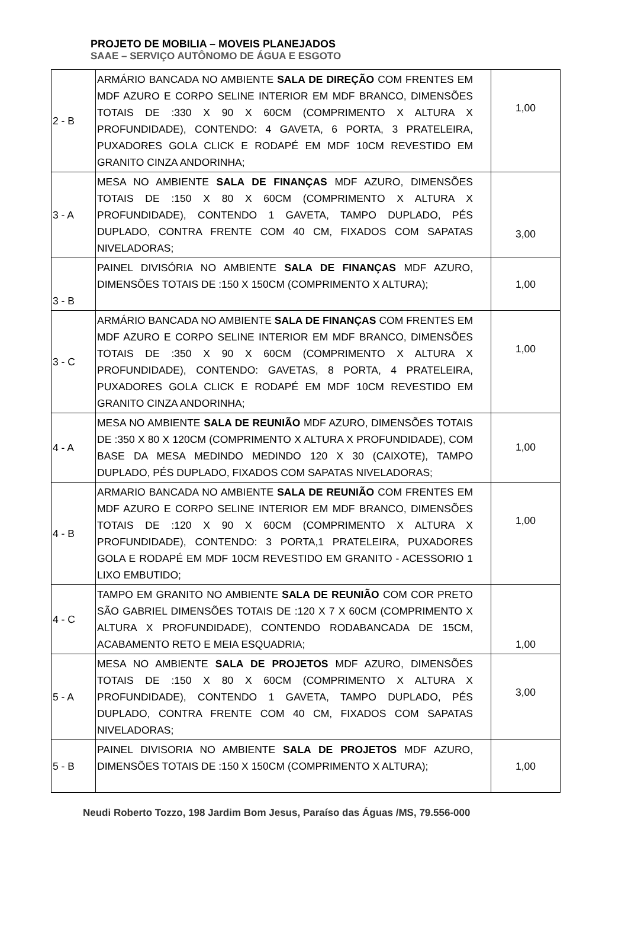PROJETO DE MOBILIA – MOVEIS PLANEJADOS
SAAE – SERVIÇO AUTÔNOMO DE ÁGUA E ESGOTO
| 2 - B | ARMÁRIO BANCADA NO AMBIENTE SALA DE DIREÇÃO COM FRENTES EM MDF AZURO E CORPO SELINE INTERIOR EM MDF BRANCO, DIMENSÕES TOTAIS DE :330 X 90 X 60CM (COMPRIMENTO X ALTURA X PROFUNDIDADE), CONTENDO: 4 GAVETA, 6 PORTA, 3 PRATELEIRA, PUXADORES GOLA CLICK E RODAPÉ EM MDF 10CM REVESTIDO EM GRANITO CINZA ANDORINHA; | 1,00 |
| 3 - A | MESA NO AMBIENTE SALA DE FINANÇAS MDF AZURO, DIMENSÕES TOTAIS DE :150 X 80 X 60CM (COMPRIMENTO X ALTURA X PROFUNDIDADE), CONTENDO 1 GAVETA, TAMPO DUPLADO, PÉS DUPLADO, CONTRA FRENTE COM 40 CM, FIXADOS COM SAPATAS NIVELADORAS; | 3,00 |
| 3 - B | PAINEL DIVISÓRIA NO AMBIENTE SALA DE FINANÇAS MDF AZURO, DIMENSÕES TOTAIS DE :150 X 150CM (COMPRIMENTO X ALTURA); | 1,00 |
| 3 - C | ARMÁRIO BANCADA NO AMBIENTE SALA DE FINANÇAS COM FRENTES EM MDF AZURO E CORPO SELINE INTERIOR EM MDF BRANCO, DIMENSÕES TOTAIS DE :350 X 90 X 60CM (COMPRIMENTO X ALTURA X PROFUNDIDADE), CONTENDO: GAVETAS, 8 PORTA, 4 PRATELEIRA, PUXADORES GOLA CLICK E RODAPÉ EM MDF 10CM REVESTIDO EM GRANITO CINZA ANDORINHA; | 1,00 |
| 4 - A | MESA NO AMBIENTE SALA DE REUNIÃO MDF AZURO, DIMENSÕES TOTAIS DE :350 X 80 X 120CM (COMPRIMENTO X ALTURA X PROFUNDIDADE), COM BASE DA MESA MEDINDO MEDINDO 120 X 30 (CAIXOTE), TAMPO DUPLADO, PÉS DUPLADO, FIXADOS COM SAPATAS NIVELADORAS; | 1,00 |
| 4 - B | ARMARIO BANCADA NO AMBIENTE SALA DE REUNIÃO COM FRENTES EM MDF AZURO E CORPO SELINE INTERIOR EM MDF BRANCO, DIMENSÕES TOTAIS DE :120 X 90 X 60CM (COMPRIMENTO X ALTURA X PROFUNDIDADE), CONTENDO: 3 PORTA,1 PRATELEIRA, PUXADORES GOLA E RODAPÉ EM MDF 10CM REVESTIDO EM GRANITO - ACESSORIO 1 LIXO EMBUTIDO; | 1,00 |
| 4 - C | TAMPO EM GRANITO NO AMBIENTE SALA DE REUNIÃO COM COR PRETO SÃO GABRIEL DIMENSÕES TOTAIS DE :120 X 7 X 60CM (COMPRIMENTO X ALTURA X PROFUNDIDADE), CONTENDO RODABANCADA DE 15CM, ACABAMENTO RETO E MEIA ESQUADRIA; | 1,00 |
| 5 - A | MESA NO AMBIENTE SALA DE PROJETOS MDF AZURO, DIMENSÕES TOTAIS DE :150 X 80 X 60CM (COMPRIMENTO X ALTURA X PROFUNDIDADE), CONTENDO 1 GAVETA, TAMPO DUPLADO, PÉS DUPLADO, CONTRA FRENTE COM 40 CM, FIXADOS COM SAPATAS NIVELADORAS; | 3,00 |
| 5 - B | PAINEL DIVISORIA NO AMBIENTE SALA DE PROJETOS MDF AZURO, DIMENSÕES TOTAIS DE :150 X 150CM (COMPRIMENTO X ALTURA); | 1,00 |
Neudi Roberto Tozzo, 198 Jardim Bom Jesus, Paraíso das Águas /MS, 79.556-000